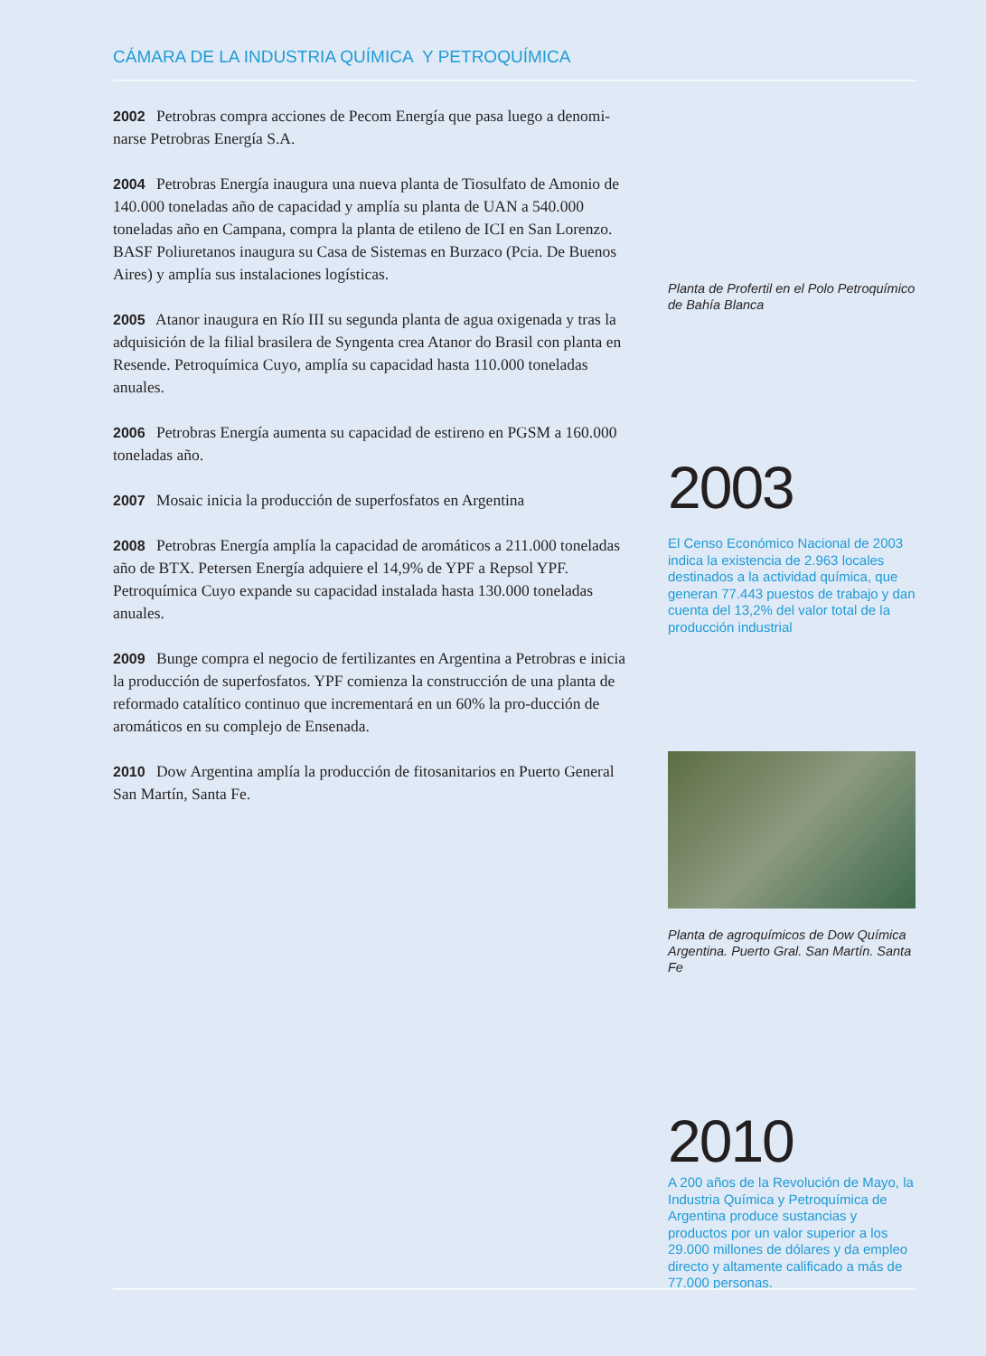CÁMARA DE LA INDUSTRIA QUÍMICA Y PETROQUÍMICA
2002 Petrobras compra acciones de Pecom Energía que pasa luego a denomi-narse Petrobras Energía S.A.
2004 Petrobras Energía inaugura una nueva planta de Tiosulfato de Amonio de 140.000 toneladas año de capacidad y amplía su planta de UAN a 540.000 toneladas año en Campana, compra la planta de etileno de ICI en San Lorenzo. BASF Poliuretanos inaugura su Casa de Sistemas en Burzaco (Pcia. De Buenos Aires) y amplía sus instalaciones logísticas.
2005 Atanor inaugura en Río III su segunda planta de agua oxigenada y tras la adquisición de la filial brasilera de Syngenta crea Atanor do Brasil con planta en Resende. Petroquímica Cuyo, amplía su capacidad hasta 110.000 toneladas anuales.
2006 Petrobras Energía aumenta su capacidad de estireno en PGSM a 160.000 toneladas año.
2007 Mosaic inicia la producción de superfosfatos en Argentina
2008 Petrobras Energía amplía la capacidad de aromáticos a 211.000 toneladas año de BTX. Petersen Energía adquiere el 14,9% de YPF a Repsol YPF. Petroquímica Cuyo expande su capacidad instalada hasta 130.000 toneladas anuales.
2009 Bunge compra el negocio de fertilizantes en Argentina a Petrobras e inicia la producción de superfosfatos. YPF comienza la construcción de una planta de reformado catalítico continuo que incrementará en un 60% la pro-ducción de aromáticos en su complejo de Ensenada.
2010 Dow Argentina amplía la producción de fitosanitarios en Puerto General San Martín, Santa Fe.
Planta de Profertil en el Polo Petroquímico de Bahía Blanca
2003
El Censo Económico Nacional de 2003 indica la existencia de 2.963 locales destinados a la actividad química, que generan 77.443 puestos de trabajo y dan cuenta del 13,2% del valor total de la producción industrial
Planta de agroquímicos de Dow Química Argentina. Puerto Gral. San Martín. Santa Fe
2010
A 200 años de la Revolución de Mayo, la Industria Química y Petroquímica de Argentina produce sustancias y productos por un valor superior a los 29.000 millones de dólares y da empleo directo y altamente calificado a más de 77.000 personas.